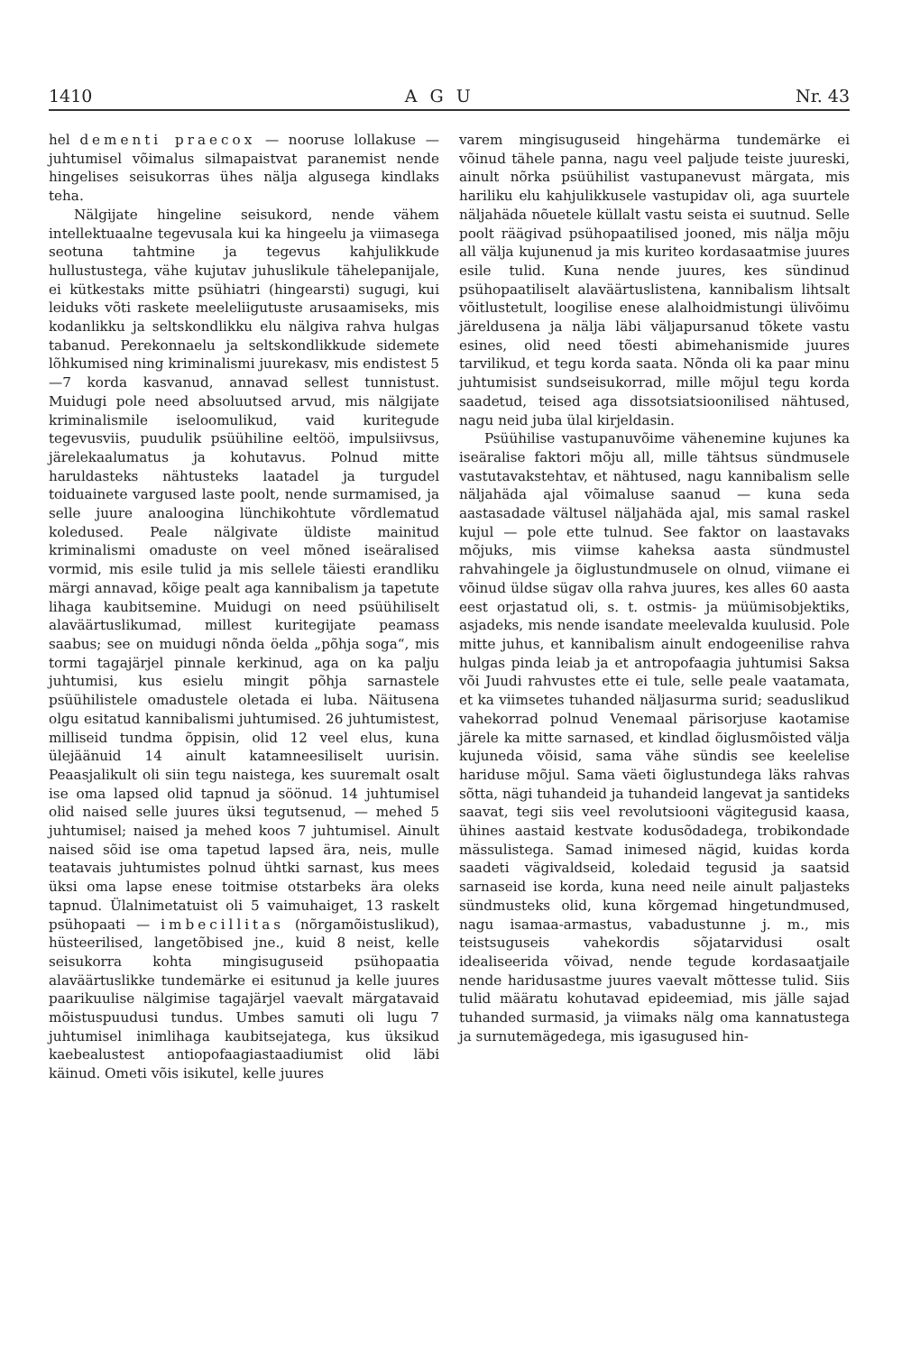1410 AGU Nr. 43
hel dementi praecox — nooruse lollakuse — juhtumisel võimalus silmapaistvat paranemist nende hingelises seisukorras ühes nälja algusega kindlaks teha.
Nälgijate hingeline seisukord, nende vähem intellektuaalne tegevusala kui ka hingeelu ja viimasega seotuna tahtmine ja tegevus kahjulikkude hullustustega, vähe kujutav juhuslikule tähelepanijale, ei kütkestaks mitte psühiatri (hingearsti) sugugi, kui leiduks võti raskete meeleliigutuste arusaamiseks, mis kodanlikku ja seltskondlikku elu nälgiva rahva hulgas tabanud. Perekonnaelu ja seltskondlikkude sidemete lõhkumised ning kriminalismi juurekasv, mis endistest 5—7 korda kasvanud, annavad sellest tunnistust. Muidugi pole need absoluutsed arvud, mis nälgijate kriminalismile iseloomulikud, vaid kuritegude tegevusviis, puudulik psüühiline eeltöö, impulsiivsus, järelekaalumatus ja kohutavus. Polnud mitte haruldasteks nähtusteks laatadel ja turgudel toiduainete vargused laste poolt, nende surmamised, ja selle juure analoogina lünchikohtute võrdlematud koledused. Peale nälgivate üldiste mainitud kriminalismi omaduste on veel mõned iseäralised vormid, mis esile tulid ja mis sellele täiesti erandliku märgi annavad, kõige pealt aga kannibalism ja tapetute lihaga kaubitsemine. Muidugi on need psüühiliselt alaväärtuslikumad, millest kuritegijate peamass saabus; see on muidugi nõnda öelda „põhja soga“, mis tormi tagajärjel pinnale kerkinud, aga on ka palju juhtumisi, kus esielu mingit põhja sarnastele psüühilistele omadustele oletada ei luba. Näitusena olgu esitatud kannibalismi juhtumised. 26 juhtumistest, milliseid tundma õppisin, olid 12 veel elus, kuna ülejäänuid 14 ainult katamneesiliselt uurisin. Peaasjalikult oli siin tegu naistega, kes suuremalt osalt ise oma lapsed olid tapnud ja söönud. 14 juhtumisel olid naised selle juures üksi tegutsenud, — mehed 5 juhtumisel; naised ja mehed koos 7 juhtumisel. Ainult naised sõid ise oma tapetud lapsed ära, neis, mulle teatavais juhtumistes polnud ühtki sarnast, kus mees üksi oma lapse enese toitmise otstarbeks ära oleks tapnud. Ülalnimetatuist oli 5 vaimuhaiget, 13 raskelt psühopaati — imbecillitas (nõrgamõistuslikud), hüsteerilised, langetõbised jne., kuid 8 neist, kelle seisukorra kohta mingisuguseid psühopaatia alaväärtuslikke tundemärke ei esitunud ja kelle juures paarikuulise nälgimise tagajärjel vaevalt märgatavaid mõistuspuudusi tundus. Umbes samuti oli lugu 7 juhtumisel inimlihaga kaubitsejatega, kus üksikud kaebealustest antiopofaagiastaadiumist olid läbi käinud. Ometi võis isikutel, kelle juures
varem mingisuguseid hingehärma tundemärke ei võinud tähele panna, nagu veel paljude teiste juureski, ainult nõrka psüühilist vastupanevust märgata, mis hariliku elu kahjulikkusele vastupidav oli, aga suurtele näljahäda nõuetele küllalt vastu seista ei suutnud. Selle poolt räägivad psühopaatilised jooned, mis nälja mõju all välja kujunenud ja mis kuriteo kordasaatmise juures esile tulid. Kuna nende juures, kes sündinud psühopaatiliselt alaväärtuslistena, kannibalism lihtsalt võitlustetult, loogilise enese alalhoidmistungi ülivõimu järeldusena ja nälja läbi väljapursanud tõkete vastu esines, olid need tõesti abimehanismide juures tarvilikud, et tegu korda saata. Nõnda oli ka paar minu juhtumisist sundseisukorrad, mille mõjul tegu korda saadetud, teised aga dissotsiatsioonilised nähtused, nagu neid juba ülal kirjeldasin.
Psüühilise vastupanuvõime vähenemine kujunes ka iseäralise faktori mõju all, mille tähtsus sündmusele vastutavakstehtav, et nähtused, nagu kannibalism selle näljahäda ajal võimaluse saanud — kuna seda aastasadade vältusel näljahäda ajal, mis samal raskel kujul — pole ette tulnud. See faktor on laastavaks mõjuks, mis viimse kaheksa aasta sündmustel rahvahingele ja õiglustundmusele on olnud, viimane ei võinud üldse sügav olla rahva juures, kes alles 60 aasta eest orjastatud oli, s. t. ostmis- ja müümisobjektiks, asjadeks, mis nende isandate meelevalda kuulusid. Pole mitte juhus, et kannibalism ainult endogeenilise rahva hulgas pinda leiab ja et antropofaagia juhtumisi Saksa või Juudi rahvustes ette ei tule, selle peale vaatamata, et ka viimsetes tuhanded näljasurma surid; seaduslikud vahekorrad polnud Venemaal pärisorjuse kaotamise järele ka mitte sarnased, et kindlad õiglusmõisted välja kujuneda võisid, sama vähe sündis see keelelise hariduse mõjul. Sama väeti õiglustundega läks rahvas sõtta, nägi tuhandeid ja tuhandeid langevat ja santideks saavat, tegi siis veel revolutsiooni vägitegusid kaasa, ühines aastaid kestvate kodusõdadega, trobikondade mässulistega. Samad inimesed nägid, kuidas korda saadeti vägivaldseid, koledaid tegusid ja saatsid sarnaseid ise korda, kuna need neile ainult paljasteks sündmusteks olid, kuna kõrgemad hingetundmused, nagu isamaa-armastus, vabadustunne j. m., mis teistsuguseis vahekordis sõjatarvidusi osalt idealiseerida võivad, nende tegude kordasaatjaile nende haridusastme juures vaevalt mõttesse tulid. Siis tulid määratu kohutavad epideemiad, mis jälle sajad tuhanded surmasid, ja viimaks nälg oma kannatustega ja surnutemägedega, mis igasugused hin-